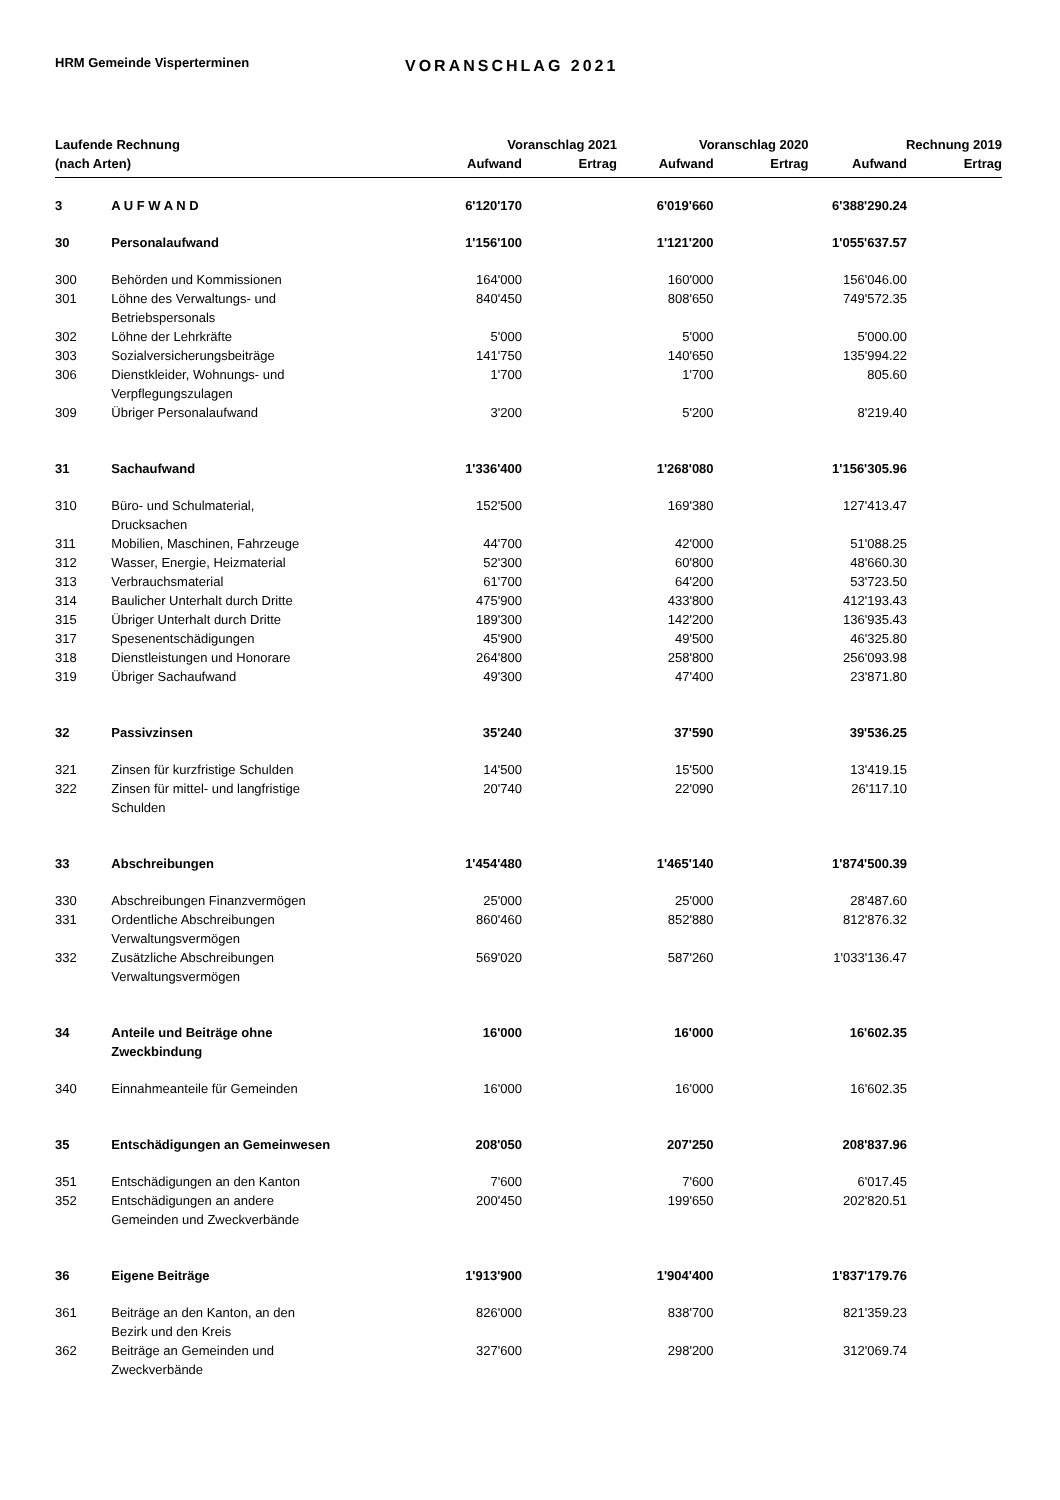HRM Gemeinde Visperterminen
VORANSCHLAG 2021
| Laufende Rechnung | | Voranschlag 2021 | | Voranschlag 2020 | | Rechnung 2019 | |
| --- | --- | --- | --- | --- | --- | --- | --- |
| (nach Arten) | | Aufwand | Ertrag | Aufwand | Ertrag | Aufwand | Ertrag |
| 3 | A U F W A N D | 6'120'170 | | 6'019'660 | | 6'388'290.24 | |
| 30 | Personalaufwand | 1'156'100 | | 1'121'200 | | 1'055'637.57 | |
| 300 | Behörden und Kommissionen | 164'000 | | 160'000 | | 156'046.00 | |
| 301 | Löhne des Verwaltungs- und Betriebspersonals | 840'450 | | 808'650 | | 749'572.35 | |
| 302 | Löhne der Lehrkräfte | 5'000 | | 5'000 | | 5'000.00 | |
| 303 | Sozialversicherungsbeiträge | 141'750 | | 140'650 | | 135'994.22 | |
| 306 | Dienstkleider, Wohnungs- und Verpflegungszulagen | 1'700 | | 1'700 | | 805.60 | |
| 309 | Übriger Personalaufwand | 3'200 | | 5'200 | | 8'219.40 | |
| 31 | Sachaufwand | 1'336'400 | | 1'268'080 | | 1'156'305.96 | |
| 310 | Büro- und Schulmaterial, Drucksachen | 152'500 | | 169'380 | | 127'413.47 | |
| 311 | Mobilien, Maschinen, Fahrzeuge | 44'700 | | 42'000 | | 51'088.25 | |
| 312 | Wasser, Energie, Heizmaterial | 52'300 | | 60'800 | | 48'660.30 | |
| 313 | Verbrauchsmaterial | 61'700 | | 64'200 | | 53'723.50 | |
| 314 | Baulicher Unterhalt durch Dritte | 475'900 | | 433'800 | | 412'193.43 | |
| 315 | Übriger Unterhalt durch Dritte | 189'300 | | 142'200 | | 136'935.43 | |
| 317 | Spesenentschädigungen | 45'900 | | 49'500 | | 46'325.80 | |
| 318 | Dienstleistungen und Honorare | 264'800 | | 258'800 | | 256'093.98 | |
| 319 | Übriger Sachaufwand | 49'300 | | 47'400 | | 23'871.80 | |
| 32 | Passivzinsen | 35'240 | | 37'590 | | 39'536.25 | |
| 321 | Zinsen für kurzfristige Schulden | 14'500 | | 15'500 | | 13'419.15 | |
| 322 | Zinsen für mittel- und langfristige Schulden | 20'740 | | 22'090 | | 26'117.10 | |
| 33 | Abschreibungen | 1'454'480 | | 1'465'140 | | 1'874'500.39 | |
| 330 | Abschreibungen Finanzvermögen | 25'000 | | 25'000 | | 28'487.60 | |
| 331 | Ordentliche Abschreibungen Verwaltungsvermögen | 860'460 | | 852'880 | | 812'876.32 | |
| 332 | Zusätzliche Abschreibungen Verwaltungsvermögen | 569'020 | | 587'260 | | 1'033'136.47 | |
| 34 | Anteile und Beiträge ohne Zweckbindung | 16'000 | | 16'000 | | 16'602.35 | |
| 340 | Einnahmeanteile für Gemeinden | 16'000 | | 16'000 | | 16'602.35 | |
| 35 | Entschädigungen an Gemeinwesen | 208'050 | | 207'250 | | 208'837.96 | |
| 351 | Entschädigungen an den Kanton | 7'600 | | 7'600 | | 6'017.45 | |
| 352 | Entschädigungen an andere Gemeinden und Zweckverbände | 200'450 | | 199'650 | | 202'820.51 | |
| 36 | Eigene Beiträge | 1'913'900 | | 1'904'400 | | 1'837'179.76 | |
| 361 | Beiträge an den Kanton, an den Bezirk und den Kreis | 826'000 | | 838'700 | | 821'359.23 | |
| 362 | Beiträge an Gemeinden und Zweckverbände | 327'600 | | 298'200 | | 312'069.74 | |